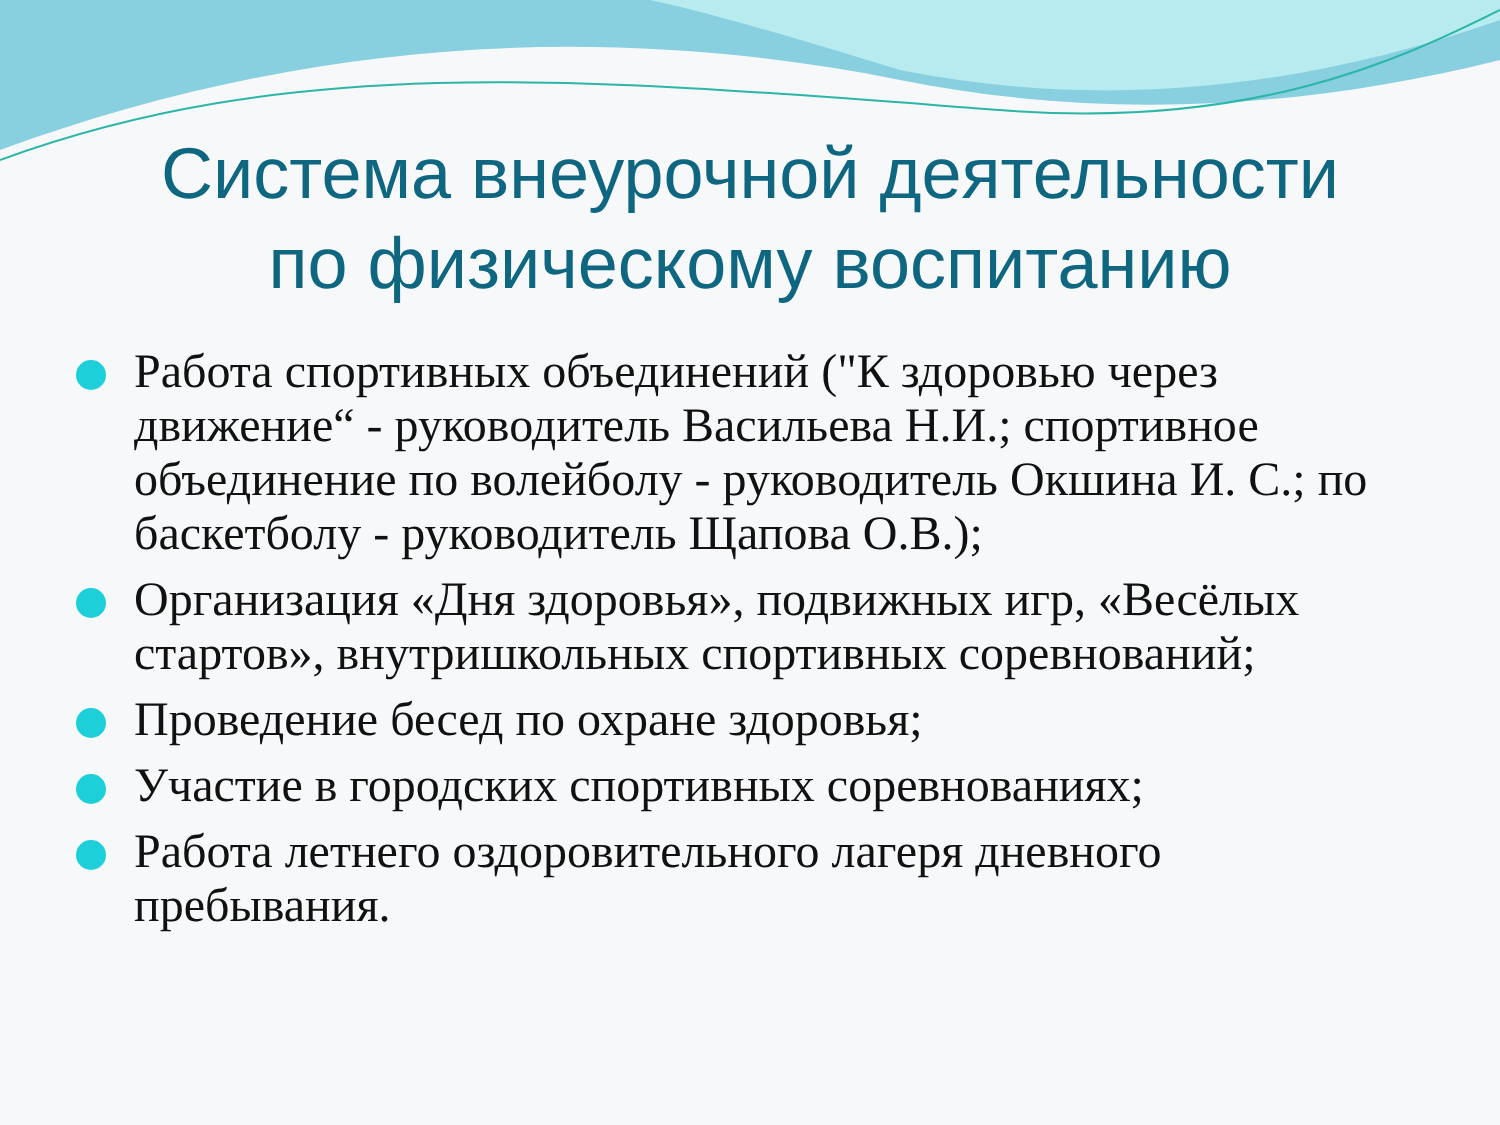Система внеурочной деятельности
по физическому воспитанию
Работа спортивных объединений ("К здоровью через движение“ - руководитель Васильева Н.И.; спортивное объединение по волейболу - руководитель Окшина И. С.; по баскетболу - руководитель Щапова О.В.);
Организация «Дня здоровья», подвижных игр, «Весёлых стартов», внутришкольных спортивных соревнований;
Проведение бесед по охране здоровья;
Участие в городских спортивных соревнованиях;
Работа летнего оздоровительного лагеря дневного пребывания.